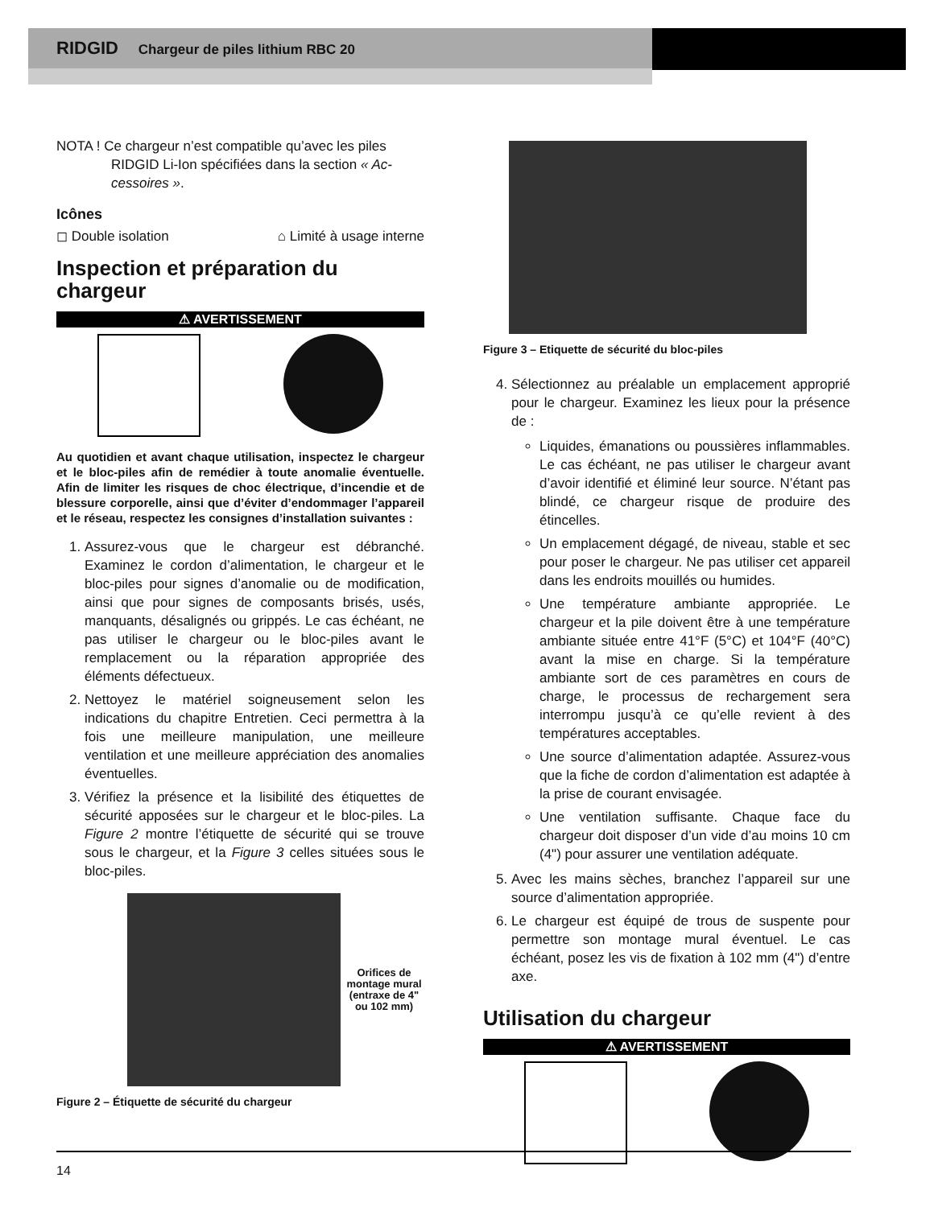RIDGID Chargeur de piles lithium RBC 20
NOTA ! Ce chargeur n’est compatible qu’avec les piles
RIDGID Li-Ion spécifiées dans la section « Ac-
cessoires ».
Icônes
◻ Double isolation ⌂ Limité à usage interne
Inspection et préparation du chargeur
⚠ AVERTISSEMENT
Au quotidien et avant chaque utilisation, inspectez le chargeur et le bloc-piles afin de remédier à toute anomalie éventuelle. Afin de limiter les risques de choc électrique, d’incendie et de blessure corporelle, ainsi que d’éviter d’endommager l’appareil et le réseau, respectez les consignes d’installation suivantes :
1. Assurez-vous que le chargeur est débranché. Examinez le cordon d’alimentation, le chargeur et le bloc-piles pour signes d’anomalie ou de modification, ainsi que pour signes de composants brisés, usés, manquants, désalignés ou grippés. Le cas échéant, ne pas utiliser le chargeur ou le bloc-piles avant le remplacement ou la réparation appropriée des éléments défectueux.
2. Nettoyez le matériel soigneusement selon les indications du chapitre Entretien. Ceci permettra à la fois une meilleure manipulation, une meilleure ventilation et une meilleure appréciation des anomalies éventuelles.
3. Vérifiez la présence et la lisibilité des étiquettes de sécurité apposées sur le chargeur et le bloc-piles. La Figure 2 montre l’étiquette de sécurité qui se trouve sous le chargeur, et la Figure 3 celles situées sous le bloc-piles.
Orifices de montage mural (entraxe de 4" ou 102 mm)
Figure 2 – Étiquette de sécurité du chargeur
Figure 3 – Etiquette de sécurité du bloc-piles
4. Sélectionnez au préalable un emplacement approprié pour le chargeur. Examinez les lieux pour la présence de :
Liquides, émanations ou poussières inflammables. Le cas échéant, ne pas utiliser le chargeur avant d’avoir identifié et éliminé leur source. N’étant pas blindé, ce chargeur risque de produire des étincelles.
Un emplacement dégagé, de niveau, stable et sec pour poser le chargeur. Ne pas utiliser cet appareil dans les endroits mouillés ou humides.
Une température ambiante appropriée. Le chargeur et la pile doivent être à une température ambiante située entre 41°F (5°C) et 104°F (40°C) avant la mise en charge. Si la température ambiante sort de ces paramètres en cours de charge, le processus de rechargement sera interrompu jusqu’à ce qu’elle revient à des températures acceptables.
Une source d’alimentation adaptée. Assurez-vous que la fiche de cordon d’alimentation est adaptée à la prise de courant envisagée.
Une ventilation suffisante. Chaque face du chargeur doit disposer d’un vide d’au moins 10 cm (4") pour assurer une ventilation adéquate.
5. Avec les mains sèches, branchez l’appareil sur une source d’alimentation appropriée.
6. Le chargeur est équipé de trous de suspente pour permettre son montage mural éventuel. Le cas échéant, posez les vis de fixation à 102 mm (4") d’entre axe.
Utilisation du chargeur
⚠ AVERTISSEMENT
14